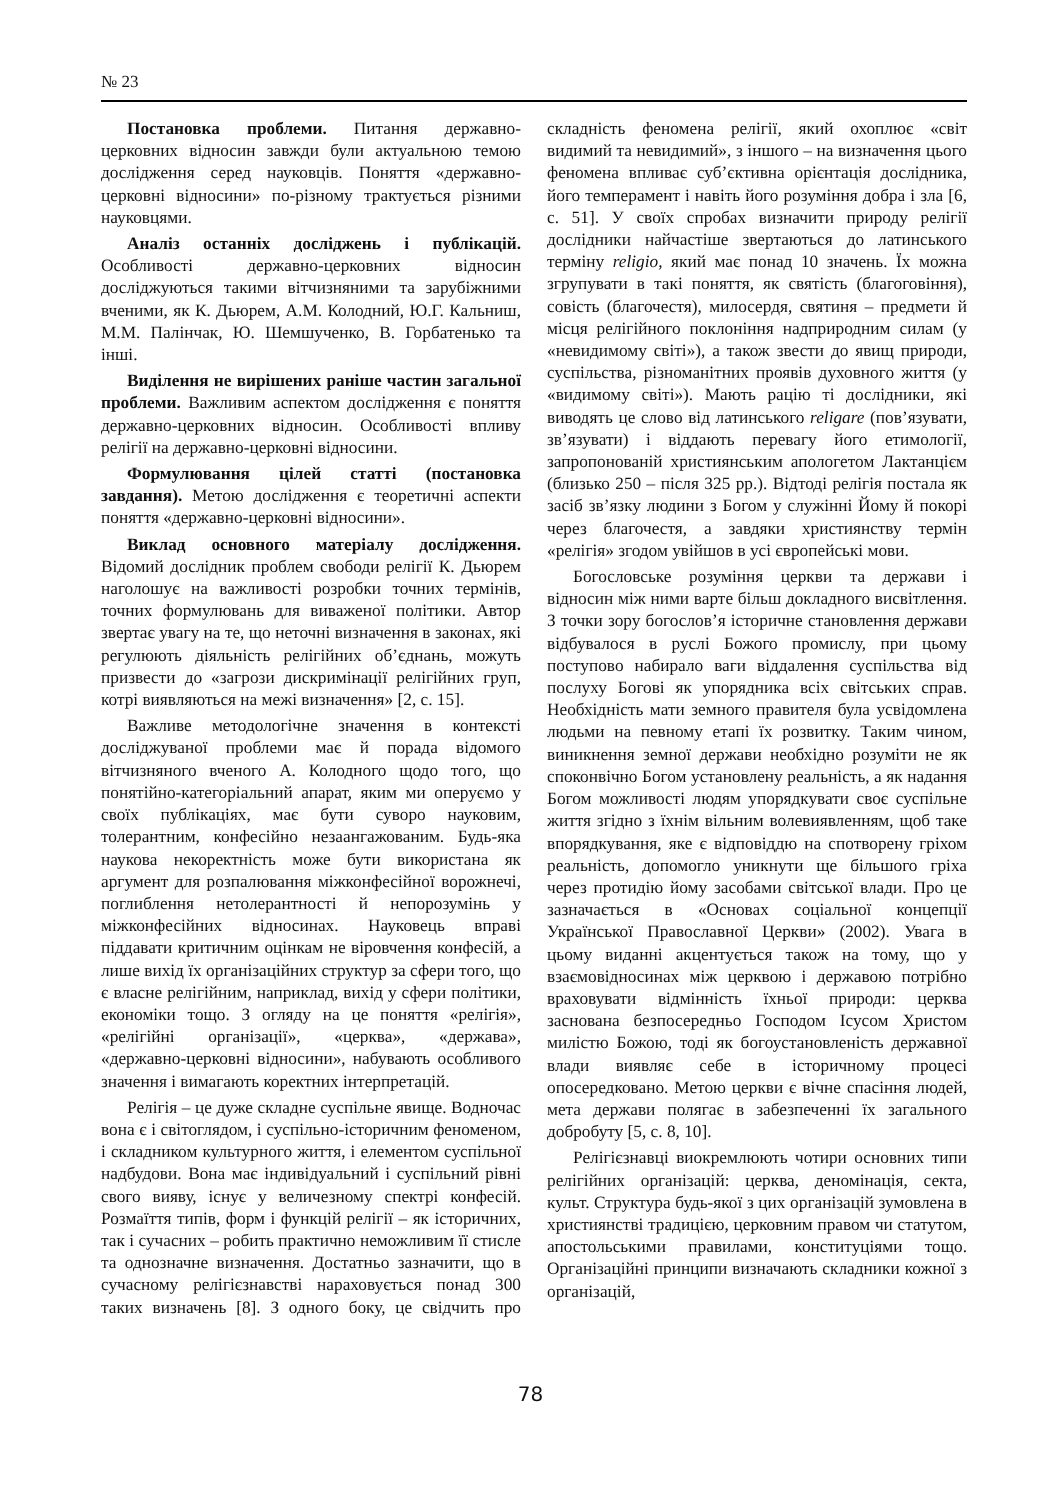№ 23
Постановка проблеми. Питання державно-церковних відносин завжди були актуальною темою дослідження серед науковців. Поняття «державно-церковні відносини» по-різному трактується різними науковцями.
Аналіз останніх досліджень і публікацій. Особливості державно-церковних відносин досліджуються такими вітчизняними та зарубіжними вченими, як К. Дьюрем, А.М. Колодний, Ю.Г. Кальниш, М.М. Палінчак, Ю. Шемшученко, В. Горбатенько та інші.
Виділення не вирішених раніше частин загальної проблеми. Важливим аспектом дослідження є поняття державно-церковних відносин. Особливості впливу релігії на державно-церковні відносини.
Формулювання цілей статті (постановка завдання). Метою дослідження є теоретичні аспекти поняття «державно-церковні відносини».
Виклад основного матеріалу дослідження. Відомий дослідник проблем свободи релігії К. Дьюрем наголошує на важливості розробки точних термінів, точних формулювань для виваженої політики. Автор звертає увагу на те, що неточні визначення в законах, які регулюють діяльність релігійних об’єднань, можуть призвести до «загрози дискримінації релігійних груп, котрі виявляються на межі визначення» [2, с. 15].
Важливе методологічне значення в контексті досліджуваної проблеми має й порада відомого вітчизняного вченого А. Колодного щодо того, що понятійно-категоріальний апарат, яким ми оперуємо у своїх публікаціях, має бути суворо науковим, толерантним, конфесійно незаангажованим. Будь-яка наукова некоректність може бути використана як аргумент для розпалювання міжконфесійної ворожнечі, поглиблення нетолерантності й непорозумінь у міжконфесійних відносинах. Науковець вправі піддавати критичним оцінкам не віровчення конфесій, а лише вихід їх організаційних структур за сфери того, що є власне релігійним, наприклад, вихід у сфери політики, економіки тощо. З огляду на це поняття «релігія», «релігійні організації», «церква», «держава», «державно-церковні відносини», набувають особливого значення і вимагають коректних інтерпретацій.
Релігія – це дуже складне суспільне явище. Водночас вона є і світоглядом, і суспільно-історичним феноменом, і складником культурного життя, і елементом суспільної надбудови. Вона має індивідуальний і суспільний рівні свого вияву, існує у величезному спектрі конфесій. Розмаїття типів, форм і функцій релігії – як історичних, так і сучасних – робить практично неможливим її стисле та однозначне визначення. Достатньо зазначити, що в сучасному релігієзнавстві нараховується понад 300 таких визначень [8]. З одного боку, це свідчить про складність феномена релігії, який охоплює «світ видимий та невидимий», з іншого – на визначення цього феномена впливає суб’єктивна орієнтація дослідника, його темперамент і навіть його розуміння добра і зла [6, с. 51]. У своїх спробах визначити природу релігії дослідники найчастіше звертаються до латинського терміну religio, який має понад 10 значень. Їх можна згрупувати в такі поняття, як святість (благоговіння), совість (благочестя), милосердя, святиня – предмети й місця релігійного поклоніння надприродним силам (у «невидимому світі»), а також звести до явищ природи, суспільства, різноманітних проявів духовного життя (у «видимому світі»). Мають рацію ті дослідники, які виводять це слово від латинського religare (пов’язувати, зв’язувати) і віддають перевагу його етимології, запропонованій християнським апологетом Лактанцієм (близько 250 – після 325 рр.). Відтоді релігія постала як засіб зв’язку людини з Богом у служінні Йому й покорі через благочестя, а завдяки християнству термін «релігія» згодом увійшов в усі європейські мови.
Богословське розуміння церкви та держави і відносин між ними варте більш докладного висвітлення. З точки зору богослов’я історичне становлення держави відбувалося в руслі Божого промислу, при цьому поступово набирало ваги віддалення суспільства від послуху Богові як упорядника всіх світських справ. Необхідність мати земного правителя була усвідомлена людьми на певному етапі їх розвитку. Таким чином, виникнення земної держави необхідно розуміти не як споконвічно Богом установлену реальність, а як надання Богом можливості людям упорядкувати своє суспільне життя згідно з їхнім вільним волевиявленням, щоб таке впорядкування, яке є відповіддю на спотворену гріхом реальність, допомогло уникнути ще більшого гріха через протидію йому засобами світської влади. Про це зазначається в «Основах соціальної концепції Української Православної Церкви» (2002). Увага в цьому виданні акцентується також на тому, що у взаємовідносинах між церквою і державою потрібно враховувати відмінність їхньої природи: церква заснована безпосередньо Господом Ісусом Христом милістю Божою, тоді як богоустановленість державної влади виявляє себе в історичному процесі опосередковано. Метою церкви є вічне спасіння людей, мета держави полягає в забезпеченні їх загального добробуту [5, с. 8, 10].
Релігієзнавці виокремлюють чотири основних типи релігійних організацій: церква, деномінація, секта, культ. Структура будь-якої з цих організацій зумовлена в християнстві традицією, церковним правом чи статутом, апостольськими правилами, конституціями тощо. Організаційні принципи визначають складники кожної з організацій,
78